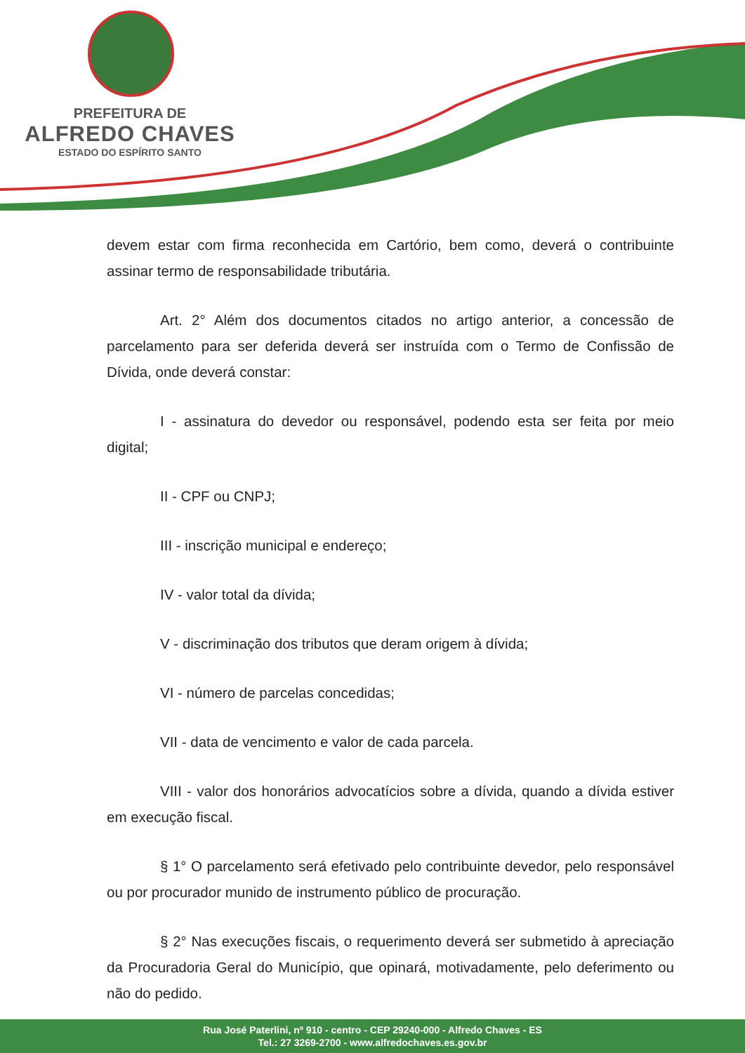PREFEITURA DE
ALFREDO CHAVES
ESTADO DO ESPÍRITO SANTO
devem estar com firma reconhecida em Cartório, bem como, deverá o contribuinte assinar termo de responsabilidade tributária.
Art. 2° Além dos documentos citados no artigo anterior, a concessão de parcelamento para ser deferida deverá ser instruída com o Termo de Confissão de Dívida, onde deverá constar:
I - assinatura do devedor ou responsável, podendo esta ser feita por meio digital;
II - CPF ou CNPJ;
III - inscrição municipal e endereço;
IV - valor total da dívida;
V - discriminação dos tributos que deram origem à dívida;
VI - número de parcelas concedidas;
VII - data de vencimento e valor de cada parcela.
VIII - valor dos honorários advocatícios sobre a dívida, quando a dívida estiver em execução fiscal.
§ 1° O parcelamento será efetivado pelo contribuinte devedor, pelo responsável ou por procurador munido de instrumento público de procuração.
§ 2° Nas execuções fiscais, o requerimento deverá ser submetido à apreciação da Procuradoria Geral do Município, que opinará, motivadamente, pelo deferimento ou não do pedido.
Rua José Paterlini, nº 910 - centro - CEP 29240-000 - Alfredo Chaves - ES
Tel.: 27 3269-2700 - www.alfredochaves.es.gov.br